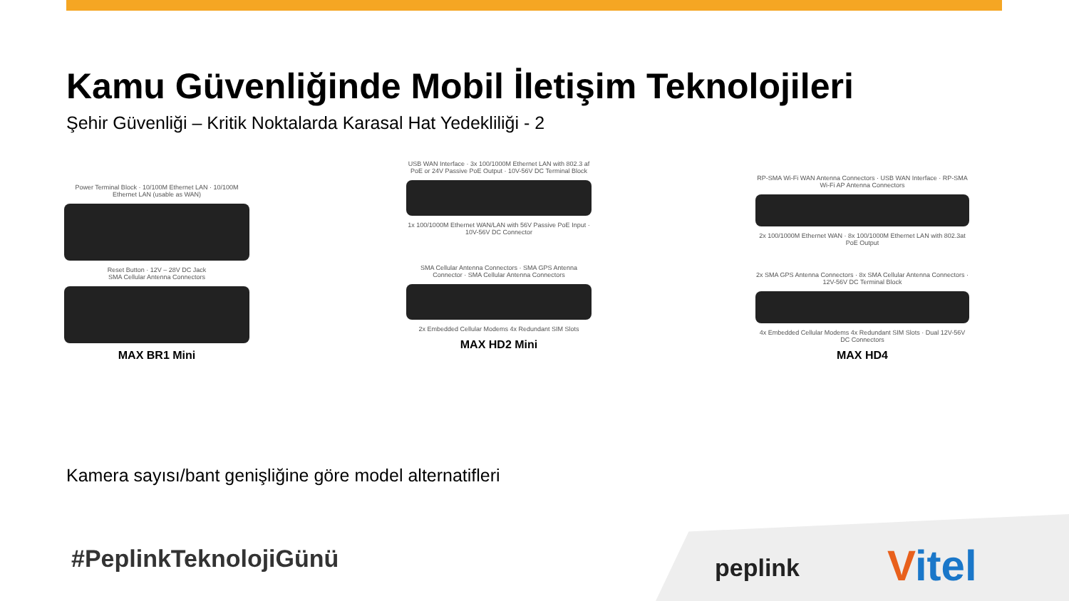Kamu Güvenliğinde Mobil İletişim Teknolojileri
Şehir Güvenliği – Kritik Noktalarda Karasal Hat Yedekliliği - 2
Power Terminal Block · 10/100M Ethernet LAN · 10/100M Ethernet LAN (usable as WAN)
Reset Button · 12V – 28V DC Jack
SMA Cellular Antenna Connectors
MAX BR1 Mini
USB WAN Interface · 3x 100/1000M Ethernet LAN with 802.3 af PoE or 24V Passive PoE Output · 10V-56V DC Terminal Block
1x 100/1000M Ethernet WAN/LAN with 56V Passive PoE Input · 10V-56V DC Connector
SMA Cellular Antenna Connectors · SMA GPS Antenna Connector · SMA Cellular Antenna Connectors
2x Embedded Cellular Modems 4x Redundant SIM Slots
MAX HD2 Mini
RP-SMA Wi-Fi WAN Antenna Connectors · USB WAN Interface · RP-SMA Wi-Fi AP Antenna Connectors
2x 100/1000M Ethernet WAN · 8x 100/1000M Ethernet LAN with 802.3at PoE Output
2x SMA GPS Antenna Connectors · 8x SMA Cellular Antenna Connectors · 12V-56V DC Terminal Block
4x Embedded Cellular Modems 4x Redundant SIM Slots · Dual 12V-56V DC Connectors
MAX HD4
Kamera sayısı/bant genişliğine göre model alternatifleri
#PeplinkTeknolojiGünü peplink Vitel